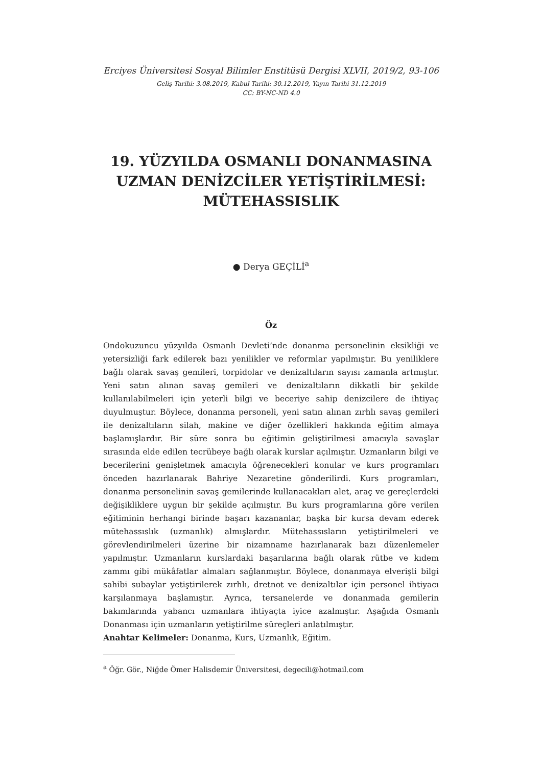Erciyes Üniversitesi Sosyal Bilimler Enstitüsü Dergisi XLVII, 2019/2, 93-106
Geliş Tarihi: 3.08.2019, Kabul Tarihi: 30.12.2019, Yayın Tarihi 31.12.2019
CC: BY-NC-ND 4.0
19. YÜZYILDA OSMANLI DONANMASINA UZMAN DENİZCİLER YETİŞTİRİLMESİ: MÜTEHASSISLIK
● Derya GEÇİLİ<sup>a</sup>
Öz
Ondokuzuncu yüzyılda Osmanlı Devleti’nde donanma personelinin eksikliği ve yetersizliği fark edilerek bazı yenilikler ve reformlar yapılmıştır. Bu yeniliklere bağlı olarak savaş gemileri, torpidolar ve denizaltıların sayısı zamanla artmıştır. Yeni satın alınan savaş gemileri ve denizaltıların dikkatli bir şekilde kullanılabilmeleri için yeterli bilgi ve beceriye sahip denizcilere de ihtiyaç duyulmuştur. Böylece, donanma personeli, yeni satın alınan zırhlı savaş gemileri ile denizaltıların silah, makine ve diğer özellikleri hakkında eğitim almaya başlamışlardır. Bir süre sonra bu eğitimin geliştirilmesi amacıyla savaşlar sırasında elde edilen tecrübeye bağlı olarak kurslar açılmıştır. Uzmanların bilgi ve becerilerini genişletmek amacıyla öğrenecekleri konular ve kurs programları önceden hazırlanarak Bahriye Nezaretine gönderilirdi. Kurs programları, donanma personelinin savaş gemilerinde kullanacakları alet, araç ve gereçlerdeki değişikliklere uygun bir şekilde açılmıştır. Bu kurs programlarına göre verilen eğitiminin herhangi birinde başarı kazananlar, başka bir kursa devam ederek mütehassıslık (uzmanlık) almışlardır. Mütehassısların yetiştirilmeleri ve görevlendirilmeleri üzerine bir nizamname hazırlanarak bazı düzenlemeler yapılmıştır. Uzmanların kurslardaki başarılarına bağlı olarak rütbe ve kıdem zammı gibi mükâfatlar almaları sağlanmıştır. Böylece, donanmaya elverişli bilgi sahibi subaylar yetiştirilerek zırhlı, dretnot ve denizaltılar için personel ihtiyacı karşılanmaya başlamıştır. Ayrıca, tersanelerde ve donanmada gemilerin bakımlarında yabancı uzmanlara ihtiyaçta iyice azalmıştır. Aşağıda Osmanlı Donanması için uzmanların yetiştirilme süreçleri anlatılmıştır.
Anahtar Kelimeler: Donanma, Kurs, Uzmanlık, Eğitim.
<sup>a</sup> Öğr. Gör., Niğde Ömer Halisdemir Üniversitesi, degecili@hotmail.com